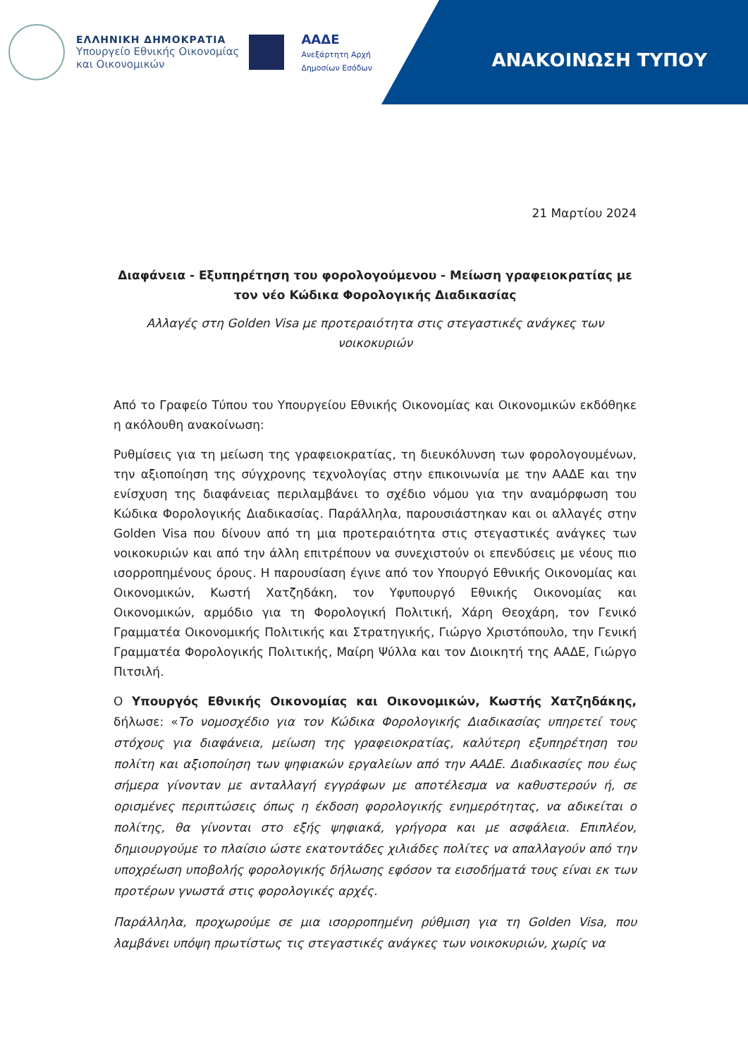ΕΛΛΗΝΙΚΗ ΔΗΜΟΚΡΑΤΙΑ
Υπουργείο Εθνικής Οικονομίας
και Οικονομικών
ΑΑΔΕ
Ανεξάρτητη Αρχή
Δημοσίων Εσόδων
ΑΝΑΚΟΙΝΩΣΗ ΤΥΠΟΥ
21 Μαρτίου 2024
Διαφάνεια - Εξυπηρέτηση του φορολογούμενου - Μείωση γραφειοκρατίας με τον νέο Κώδικα Φορολογικής Διαδικασίας
Αλλαγές στη Golden Visa με προτεραιότητα στις στεγαστικές ανάγκες των νοικοκυριών
Από το Γραφείο Τύπου του Υπουργείου Εθνικής Οικονομίας και Οικονομικών εκδόθηκε η ακόλουθη ανακοίνωση:
Ρυθμίσεις για τη μείωση της γραφειοκρατίας, τη διευκόλυνση των φορολογουμένων, την αξιοποίηση της σύγχρονης τεχνολογίας στην επικοινωνία με την ΑΑΔΕ και την ενίσχυση της διαφάνειας περιλαμβάνει το σχέδιο νόμου για την αναμόρφωση του Κώδικα Φορολογικής Διαδικασίας. Παράλληλα, παρουσιάστηκαν και οι αλλαγές στην Golden Visa που δίνουν από τη μια προτεραιότητα στις στεγαστικές ανάγκες των νοικοκυριών και από την άλλη επιτρέπουν να συνεχιστούν οι επενδύσεις με νέους πιο ισορροπημένους όρους. Η παρουσίαση έγινε από τον Υπουργό Εθνικής Οικονομίας και Οικονομικών, Κωστή Χατζηδάκη, τον Υφυπουργό Εθνικής Οικονομίας και Οικονομικών, αρμόδιο για τη Φορολογική Πολιτική, Χάρη Θεοχάρη, τον Γενικό Γραμματέα Οικονομικής Πολιτικής και Στρατηγικής, Γιώργο Χριστόπουλο, την Γενική Γραμματέα Φορολογικής Πολιτικής, Μαίρη Ψύλλα και τον Διοικητή της ΑΑΔΕ, Γιώργο Πιτσιλή.
Ο Υπουργός Εθνικής Οικονομίας και Οικονομικών, Κωστής Χατζηδάκης, δήλωσε: «Το νομοσχέδιο για τον Κώδικα Φορολογικής Διαδικασίας υπηρετεί τους στόχους για διαφάνεια, μείωση της γραφειοκρατίας, καλύτερη εξυπηρέτηση του πολίτη και αξιοποίηση των ψηφιακών εργαλείων από την ΑΑΔΕ. Διαδικασίες που έως σήμερα γίνονταν με ανταλλαγή εγγράφων με αποτέλεσμα να καθυστερούν ή, σε ορισμένες περιπτώσεις όπως η έκδοση φορολογικής ενημερότητας, να αδικείται ο πολίτης, θα γίνονται στο εξής ψηφιακά, γρήγορα και με ασφάλεια. Επιπλέον, δημιουργούμε το πλαίσιο ώστε εκατοντάδες χιλιάδες πολίτες να απαλλαγούν από την υποχρέωση υποβολής φορολογικής δήλωσης εφόσον τα εισοδήματά τους είναι εκ των προτέρων γνωστά στις φορολογικές αρχές.
Παράλληλα, προχωρούμε σε μια ισορροπημένη ρύθμιση για τη Golden Visa, που λαμβάνει υπόψη πρωτίστως τις στεγαστικές ανάγκες των νοικοκυριών, χωρίς να